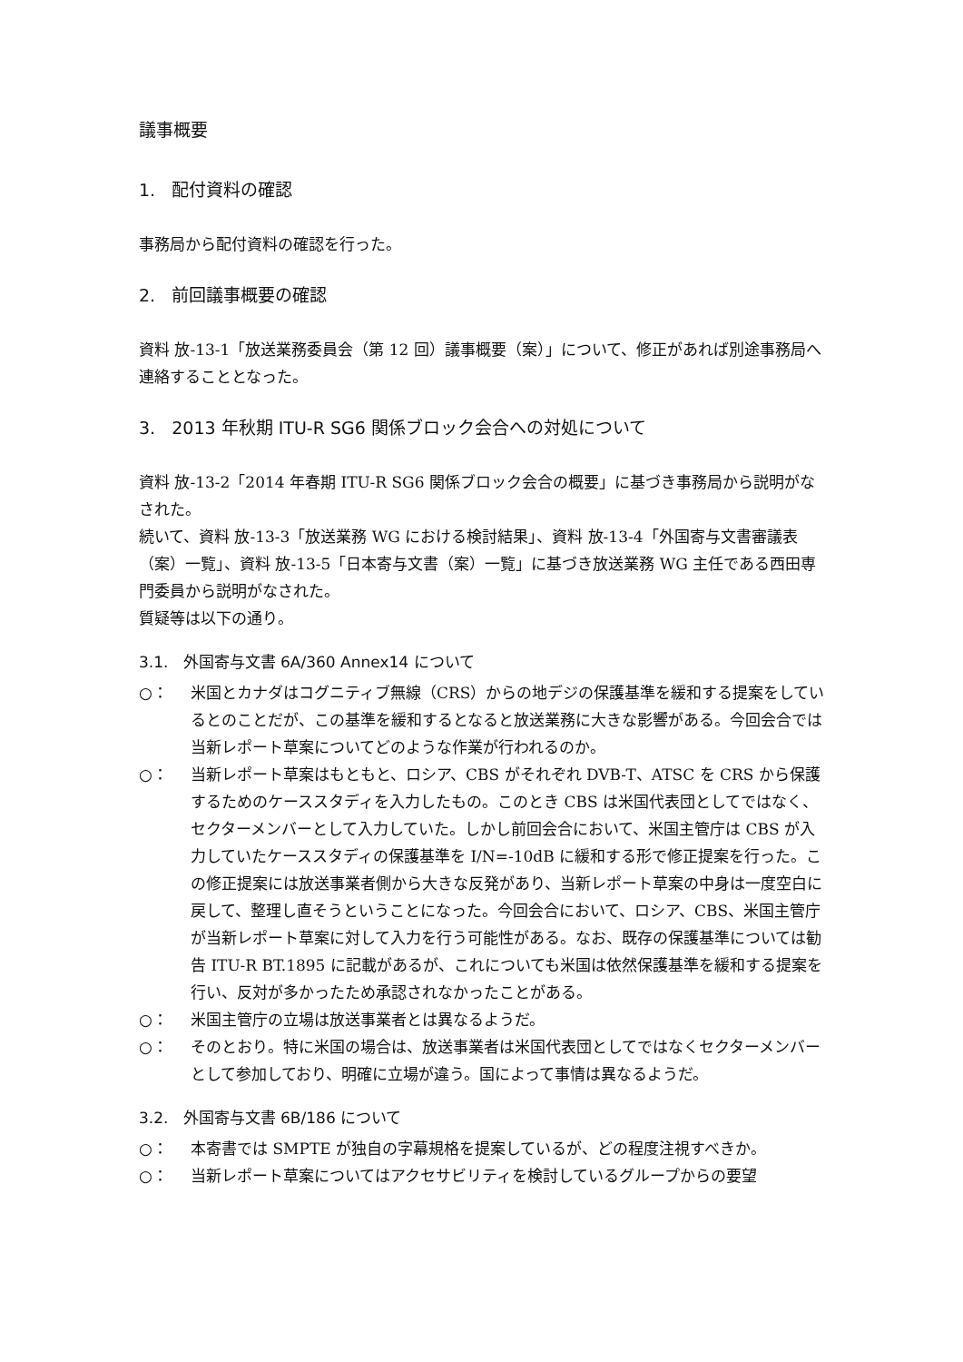議事概要
1. 配付資料の確認
事務局から配付資料の確認を行った。
2. 前回議事概要の確認
資料 放-13-1「放送業務委員会（第 12 回）議事概要（案）」について、修正があれば別途事務局へ連絡することとなった。
3. 2013 年秋期 ITU-R SG6 関係ブロック会合への対処について
資料 放-13-2「2014 年春期 ITU-R SG6 関係ブロック会合の概要」に基づき事務局から説明がなされた。
続いて、資料 放-13-3「放送業務 WG における検討結果」、資料 放-13-4「外国寄与文書審議表（案）一覧」、資料 放-13-5「日本寄与文書（案）一覧」に基づき放送業務 WG 主任である西田専門委員から説明がなされた。
質疑等は以下の通り。
3.1. 外国寄与文書 6A/360 Annex14 について
○： 米国とカナダはコグニティブ無線（CRS）からの地デジの保護基準を緩和する提案をしているとのことだが、この基準を緩和するとなると放送業務に大きな影響がある。今回会合では当新レポート草案についてどのような作業が行われるのか。
○： 当新レポート草案はもともと、ロシア、CBS がそれぞれ DVB-T、ATSC を CRS から保護するためのケーススタディを入力したもの。このとき CBS は米国代表団としてではなく、セクターメンバーとして入力していた。しかし前回会合において、米国主管庁は CBS が入力していたケーススタディの保護基準を I/N=-10dB に緩和する形で修正提案を行った。この修正提案には放送事業者側から大きな反発があり、当新レポート草案の中身は一度空白に戻して、整理し直そうということになった。今回会合において、ロシア、CBS、米国主管庁が当新レポート草案に対して入力を行う可能性がある。なお、既存の保護基準については勧告 ITU-R BT.1895 に記載があるが、これについても米国は依然保護基準を緩和する提案を行い、反対が多かったため承認されなかったことがある。
○： 米国主管庁の立場は放送事業者とは異なるようだ。
○： そのとおり。特に米国の場合は、放送事業者は米国代表団としてではなくセクターメンバーとして参加しており、明確に立場が違う。国によって事情は異なるようだ。
3.2. 外国寄与文書 6B/186 について
○： 本寄書では SMPTE が独自の字幕規格を提案しているが、どの程度注視すべきか。
○： 当新レポート草案についてはアクセサビリティを検討しているグループからの要望